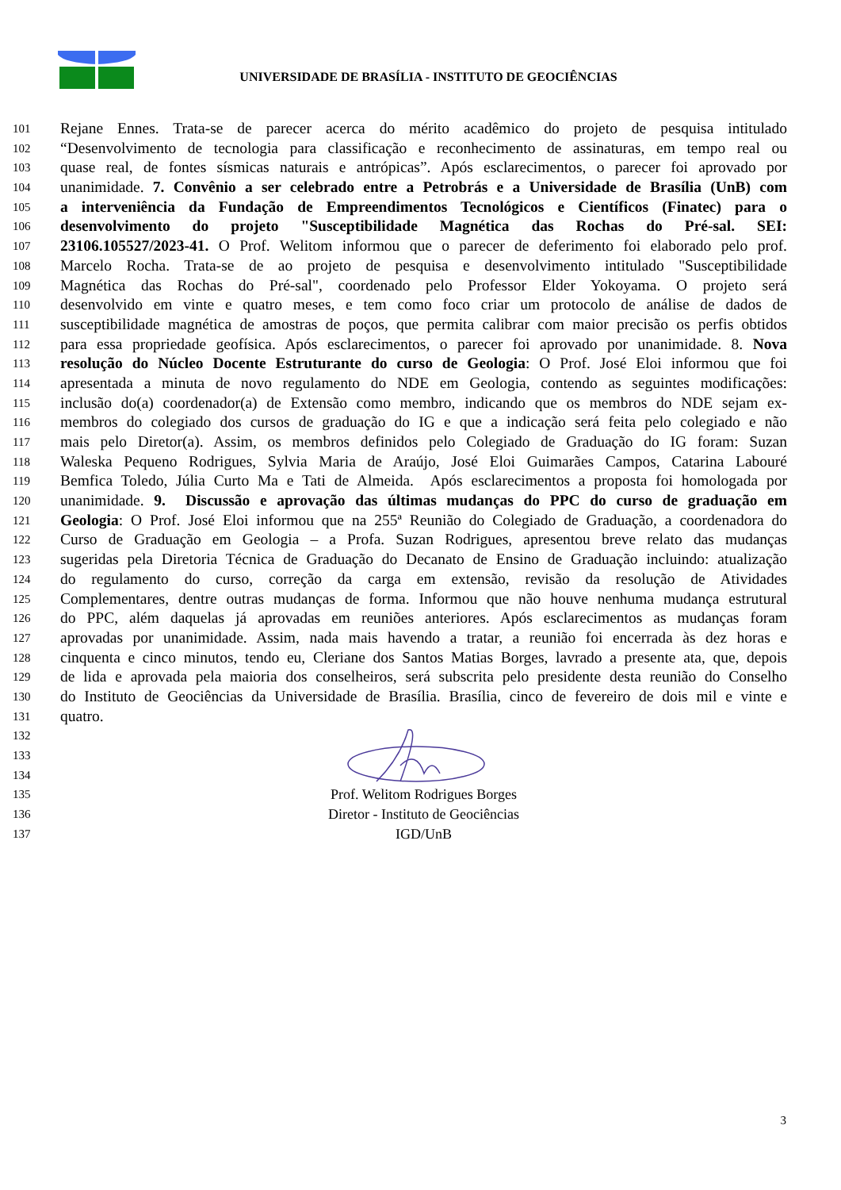UNIVERSIDADE DE BRASÍLIA - INSTITUTO DE GEOCIÊNCIAS
101 Rejane Ennes. Trata-se de parecer acerca do mérito acadêmico do projeto de pesquisa intitulado
102 “Desenvolvimento de tecnologia para classificação e reconhecimento de assinaturas, em tempo real ou
103 quase real, de fontes sísmicas naturais e antrópicas”. Após esclarecimentos, o parecer foi aprovado por
104 unanimidade. 7. Convênio a ser celebrado entre a Petrobrás e a Universidade de Brasília (UnB) com
105 a interveniência da Fundação de Empreendimentos Tecnológicos e Científicos (Finatec) para o
106 desenvolvimento do projeto "Susceptibilidade Magnética das Rochas do Pré-sal. SEI:
107 23106.105527/2023-41. O Prof. Welitom informou que o parecer de deferimento foi elaborado pelo prof.
108 Marcelo Rocha. Trata-se de ao projeto de pesquisa e desenvolvimento intitulado "Susceptibilidade
109 Magnética das Rochas do Pré-sal", coordenado pelo Professor Elder Yokoyama. O projeto será
110 desenvolvido em vinte e quatro meses, e tem como foco criar um protocolo de análise de dados de
111 susceptibilidade magnética de amostras de poços, que permita calibrar com maior precisão os perfis obtidos
112 para essa propriedade geofísica. Após esclarecimentos, o parecer foi aprovado por unanimidade. 8. Nova
113 resolução do Núcleo Docente Estruturante do curso de Geologia: O Prof. José Eloi informou que foi
114 apresentada a minuta de novo regulamento do NDE em Geologia, contendo as seguintes modificações:
115 inclusão do(a) coordenador(a) de Extensão como membro, indicando que os membros do NDE sejam ex-
116 membros do colegiado dos cursos de graduação do IG e que a indicação será feita pelo colegiado e não
117 mais pelo Diretor(a). Assim, os membros definidos pelo Colegiado de Graduação do IG foram: Suzan
118 Waleska Pequeno Rodrigues, Sylvia Maria de Araújo, José Eloi Guimarães Campos, Catarina Labouré
119 Bemfica Toledo, Júlia Curto Ma e Tati de Almeida. Após esclarecimentos a proposta foi homologada por
120 unanimidade. 9. Discussão e aprovação das últimas mudanças do PPC do curso de graduação em
121 Geologia: O Prof. José Eloi informou que na 255ª Reunião do Colegiado de Graduação, a coordenadora do
122 Curso de Graduação em Geologia – a Profa. Suzan Rodrigues, apresentou breve relato das mudanças
123 sugeridas pela Diretoria Técnica de Graduação do Decanato de Ensino de Graduação incluindo: atualização
124 do regulamento do curso, correção da carga em extensão, revisão da resolução de Atividades
125 Complementares, dentre outras mudanças de forma. Informou que não houve nenhuma mudança estrutural
126 do PPC, além daquelas já aprovadas em reuniões anteriores. Após esclarecimentos as mudanças foram
127 aprovadas por unanimidade. Assim, nada mais havendo a tratar, a reunião foi encerrada às dez horas e
128 cinquenta e cinco minutos, tendo eu, Cleriane dos Santos Matias Borges, lavrado a presente ata, que, depois
129 de lida e aprovada pela maioria dos conselheiros, será subscrita pelo presidente desta reunião do Conselho
130 do Instituto de Geociências da Universidade de Brasília. Brasília, cinco de fevereiro de dois mil e vinte e
131 quatro.
132
133
134
135 Prof. Welitom Rodrigues Borges
136 Diretor - Instituto de Geociências
137 IGD/UnB
3